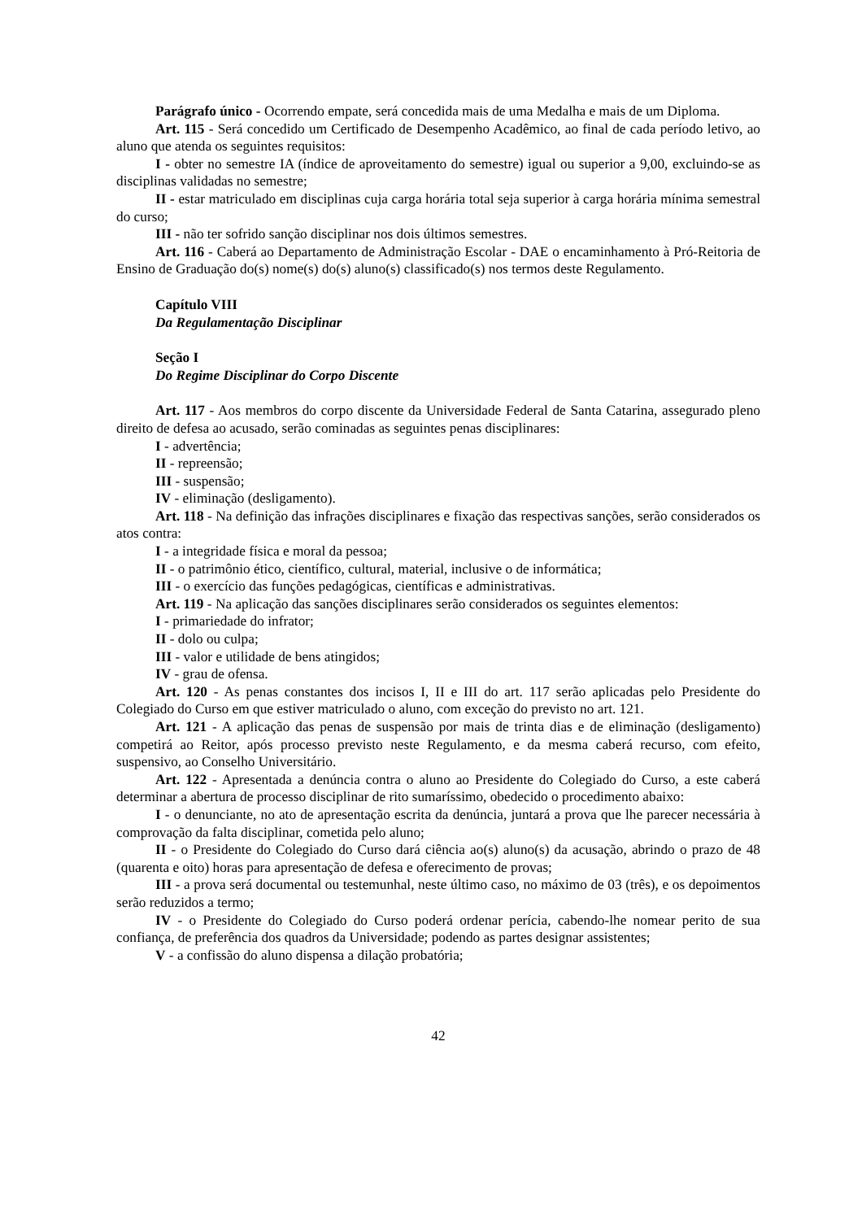Parágrafo único - Ocorrendo empate, será concedida mais de uma Medalha e mais de um Diploma.
Art. 115 - Será concedido um Certificado de Desempenho Acadêmico, ao final de cada período letivo, ao aluno que atenda os seguintes requisitos:
I - obter no semestre IA (índice de aproveitamento do semestre) igual ou superior a 9,00, excluindo-se as disciplinas validadas no semestre;
II - estar matriculado em disciplinas cuja carga horária total seja superior à carga horária mínima semestral do curso;
III - não ter sofrido sanção disciplinar nos dois últimos semestres.
Art. 116 - Caberá ao Departamento de Administração Escolar - DAE o encaminhamento à Pró-Reitoria de Ensino de Graduação do(s) nome(s) do(s) aluno(s) classificado(s) nos termos deste Regulamento.
Capítulo VIII
Da Regulamentação Disciplinar
Seção I
Do Regime Disciplinar do Corpo Discente
Art. 117 - Aos membros do corpo discente da Universidade Federal de Santa Catarina, assegurado pleno direito de defesa ao acusado, serão cominadas as seguintes penas disciplinares:
I - advertência;
II - repreensão;
III - suspensão;
IV - eliminação (desligamento).
Art. 118 - Na definição das infrações disciplinares e fixação das respectivas sanções, serão considerados os atos contra:
I - a integridade física e moral da pessoa;
II - o patrimônio ético, científico, cultural, material, inclusive o de informática;
III - o exercício das funções pedagógicas, científicas e administrativas.
Art. 119 - Na aplicação das sanções disciplinares serão considerados os seguintes elementos:
I - primariedade do infrator;
II - dolo ou culpa;
III - valor e utilidade de bens atingidos;
IV - grau de ofensa.
Art. 120 - As penas constantes dos incisos I, II e III do art. 117 serão aplicadas pelo Presidente do Colegiado do Curso em que estiver matriculado o aluno, com exceção do previsto no art. 121.
Art. 121 - A aplicação das penas de suspensão por mais de trinta dias e de eliminação (desligamento) competirá ao Reitor, após processo previsto neste Regulamento, e da mesma caberá recurso, com efeito, suspensivo, ao Conselho Universitário.
Art. 122 - Apresentada a denúncia contra o aluno ao Presidente do Colegiado do Curso, a este caberá determinar a abertura de processo disciplinar de rito sumaríssimo, obedecido o procedimento abaixo:
I - o denunciante, no ato de apresentação escrita da denúncia, juntará a prova que lhe parecer necessária à comprovação da falta disciplinar, cometida pelo aluno;
II - o Presidente do Colegiado do Curso dará ciência ao(s) aluno(s) da acusação, abrindo o prazo de 48 (quarenta e oito) horas para apresentação de defesa e oferecimento de provas;
III - a prova será documental ou testemunhal, neste último caso, no máximo de 03 (três), e os depoimentos serão reduzidos a termo;
IV - o Presidente do Colegiado do Curso poderá ordenar perícia, cabendo-lhe nomear perito de sua confiança, de preferência dos quadros da Universidade; podendo as partes designar assistentes;
V - a confissão do aluno dispensa a dilação probatória;
42